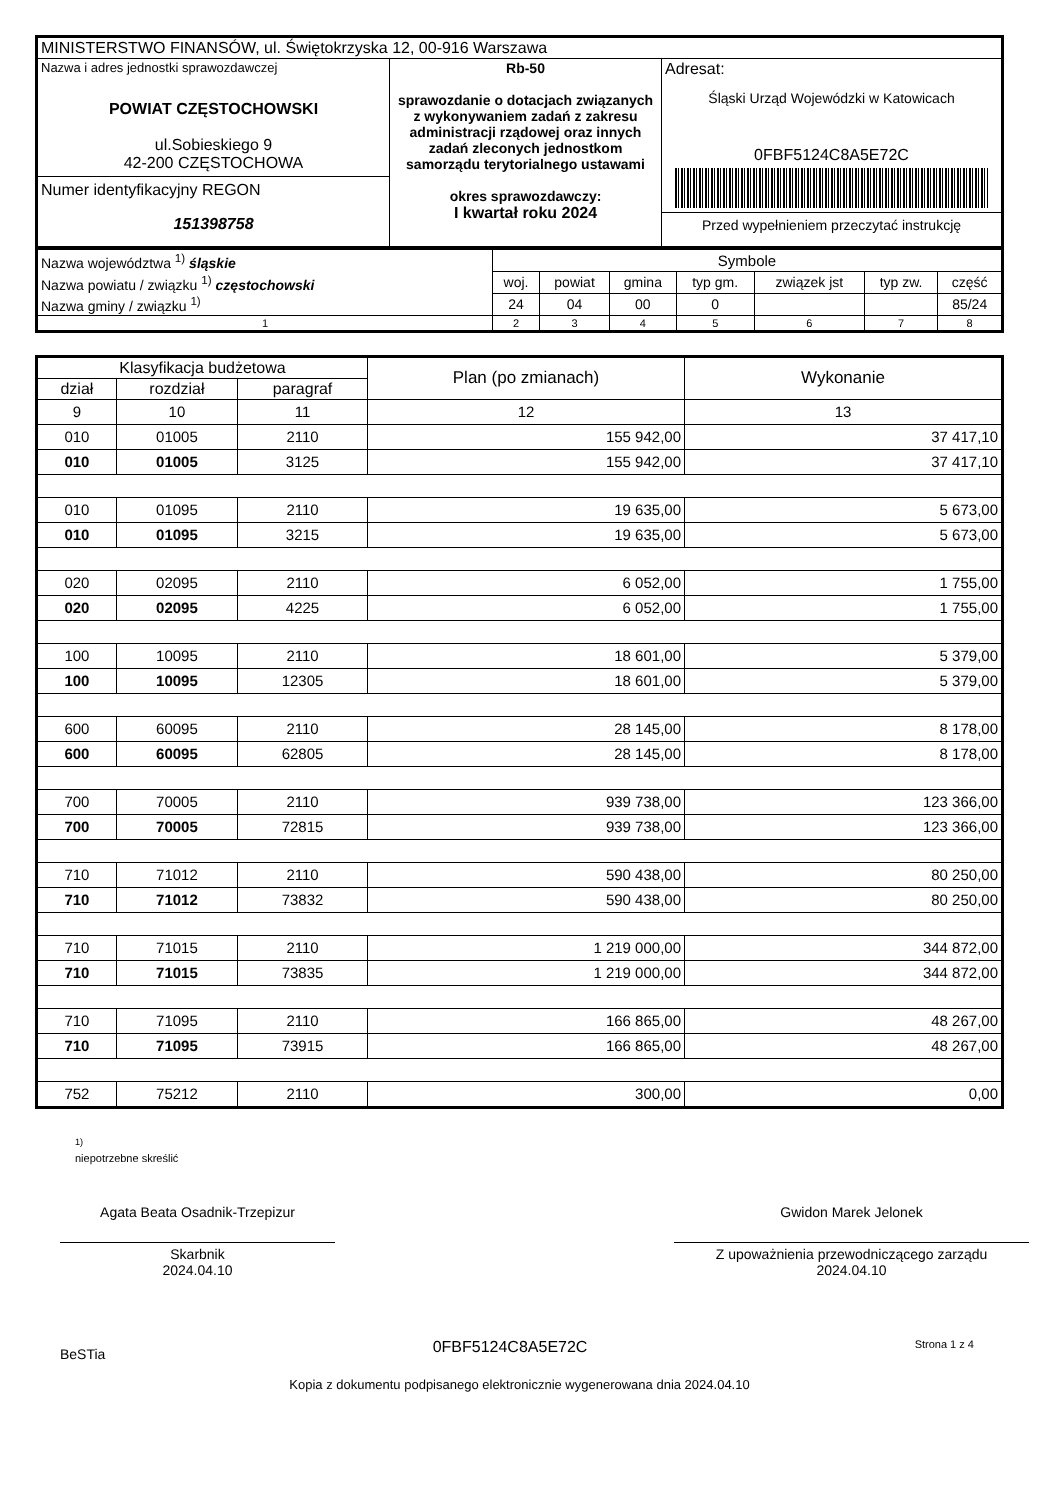| MINISTERSTWO FINANSÓW, ul. Świętokrzyska 12, 00-916 Warszawa | | |
| Nazwa i adres jednostki sprawozdawczej POWIAT CZĘSTOCHOWSKI ul.Sobieskiego 9 42-200 CZĘSTOCHOWA Numer identyfikacyjny REGON 151398758 | Rb-50 sprawozdanie o dotacjach związanych z wykonywaniem zadań z zakresu administracji rządowej oraz innych zadań zleconych jednostkom samorządu terytorialnego ustawami okres sprawozdawczy: I kwartał roku 2024 | Adresat: Śląski Urząd Wojewódzki w Katowicach 0FBF5124C8A5E72C Przed wypełnieniem przeczytać instrukcję |
| Nazwa województwa <sup>1)</sup> śląskie | Symbole | | | | | | |
| Nazwa powiatu / związku <sup>1)</sup> częstochowski | woj. | powiat | gmina | typ gm. | związek jst | typ zw. | część |
| Nazwa gminy / związku <sup>1)</sup> | 24 | 04 | 00 | 0 | | | 85/24 |
| 1 | 2 | 3 | 4 | 5 | 6 | 7 | 8 |
| Klasyfikacja budżetowa | | | Plan (po zmianach) | Wykonanie |
| --- | --- | --- | --- | --- |
| dział | rozdział | paragraf | | |
| 9 | 10 | 11 | 12 | 13 |
| 010 | 01005 | 2110 | 155 942,00 | 37 417,10 |
| 010 | 01005 | 3125 | 155 942,00 | 37 417,10 |
| 010 | 01095 | 2110 | 19 635,00 | 5 673,00 |
| 010 | 01095 | 3215 | 19 635,00 | 5 673,00 |
| 020 | 02095 | 2110 | 6 052,00 | 1 755,00 |
| 020 | 02095 | 4225 | 6 052,00 | 1 755,00 |
| 100 | 10095 | 2110 | 18 601,00 | 5 379,00 |
| 100 | 10095 | 12305 | 18 601,00 | 5 379,00 |
| 600 | 60095 | 2110 | 28 145,00 | 8 178,00 |
| 600 | 60095 | 62805 | 28 145,00 | 8 178,00 |
| 700 | 70005 | 2110 | 939 738,00 | 123 366,00 |
| 700 | 70005 | 72815 | 939 738,00 | 123 366,00 |
| 710 | 71012 | 2110 | 590 438,00 | 80 250,00 |
| 710 | 71012 | 73832 | 590 438,00 | 80 250,00 |
| 710 | 71015 | 2110 | 1 219 000,00 | 344 872,00 |
| 710 | 71015 | 73835 | 1 219 000,00 | 344 872,00 |
| 710 | 71095 | 2110 | 166 865,00 | 48 267,00 |
| 710 | 71095 | 73915 | 166 865,00 | 48 267,00 |
| 752 | 75212 | 2110 | 300,00 | 0,00 |
<sup>1)</sup>
niepotrzebne skreślić
Agata Beata Osadnik-Trzepizur
Skarbnik
2024.04.10
Gwidon Marek Jelonek
Z upoważnienia przewodniczącego zarządu
2024.04.10
BeSTia 0FBF5124C8A5E72C Strona 1 z 4
Kopia z dokumentu podpisanego elektronicznie wygenerowana dnia 2024.04.10